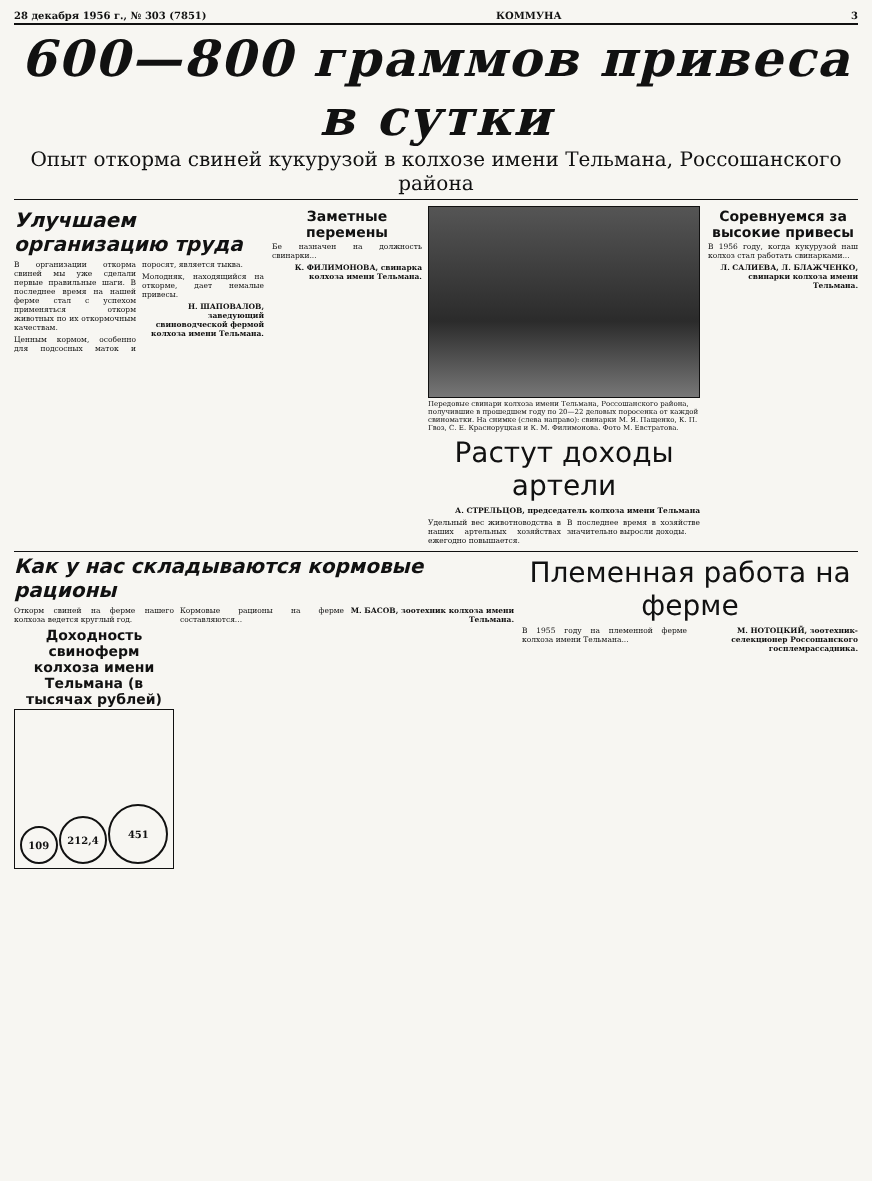28 декабря 1956 г., № 303 (7851) КОММУНА 3
600—800 граммов привеса в сутки
Опыт откорма свиней кукурузой в колхозе имени Тельмана, Россошанского района
Улучшаем организацию труда
В организации откорма свиней мы уже сделали первые правильные шаги. В последнее время на нашей ферме стал с успехом применяться откорм животных по их откормочным качествам.
Ценным кормом, особенно для подсосных маток и поросят, является тыква.
Молодняк, находящийся на откорме, дает немалые привесы.
Н. ШАПОВАЛОВ, заведующий свиноводческой фермой колхоза имени Тельмана.
Заметные перемены
Бе назначен на должность свинарки...
К. ФИЛИМОНОВА, свинарка колхоза имени Тельмана.
Передовые свинари колхоза имени Тельмана, Россошанского района, получившие в прошедшем году по 20—22 деловых поросенка от каждой свиноматки. На снимке (слева направо): свинарки М. Я. Пащенко, К. П. Гвоз, С. Е. Красноруцкая и К. М. Филимонова. Фото М. Евстратова.
Растут доходы артели
А. СТРЕЛЬЦОВ, председатель колхоза имени Тельмана
Удельный вес животноводства в наших артельных хозяйствах ежегодно повышается.
В последнее время в хозяйстве значительно выросли доходы.
Соревнуемся за высокие привесы
В 1956 году, когда кукурузой наш колхоз стал работать свинарками...
Л. САЛИЕВА, Л. БЛАЖЧЕНКО, свинарки колхоза имени Тельмана.
Как у нас складываются кормовые рационы
Откорм свиней на ферме нашего колхоза ведется круглый год.
Доходность свиноферм колхоза имени Тельмана (в тысячах рублей)
109
212,4
451
Кормовые рационы на ферме составляются...
М. БАСОВ, зоотехник колхоза имени Тельмана.
Племенная работа на ферме
В 1955 году на племенной ферме колхоза имени Тельмана...
М. НОТОЦКИЙ, зоотехник-селекционер Россошанского госплемрассадника.